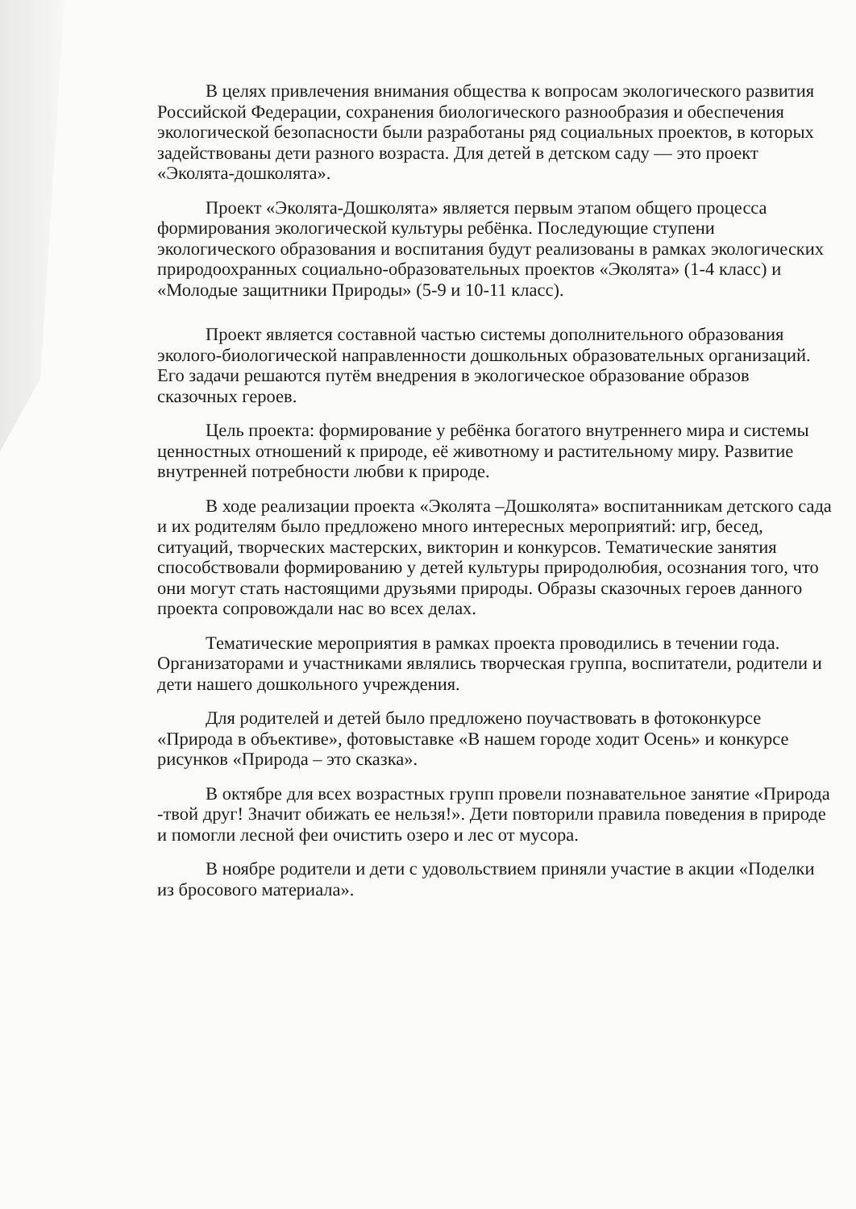В целях привлечения внимания общества к вопросам экологического развития Российской Федерации, сохранения биологического разнообразия и обеспечения экологической безопасности были разработаны ряд социальных проектов, в которых задействованы дети разного возраста. Для детей в детском саду — это проект «Эколята-дошколята».
Проект «Эколята-Дошколята» является первым этапом общего процесса формирования экологической культуры ребёнка. Последующие ступени экологического образования и воспитания будут реализованы в рамках экологических природоохранных социально-образовательных проектов «Эколята» (1-4 класс) и «Молодые защитники Природы» (5-9 и 10-11 класс).
Проект является составной частью системы дополнительного образования эколого-биологической направленности дошкольных образовательных организаций. Его задачи решаются путём внедрения в экологическое образование образов сказочных героев.
Цель проекта: формирование у ребёнка богатого внутреннего мира и системы ценностных отношений к природе, её животному и растительному миру. Развитие внутренней потребности любви к природе.
В ходе реализации проекта «Эколята –Дошколята» воспитанникам детского сада и их родителям было предложено много интересных мероприятий: игр, бесед, ситуаций, творческих мастерских, викторин и конкурсов. Тематические занятия способствовали формированию у детей культуры природолюбия, осознания того, что они могут стать настоящими друзьями природы. Образы сказочных героев данного проекта сопровождали нас во всех делах.
Тематические мероприятия в рамках проекта проводились в течении года. Организаторами и участниками являлись творческая группа, воспитатели, родители и дети нашего дошкольного учреждения.
Для родителей и детей было предложено поучаствовать в фотоконкурсе «Природа в объективе», фотовыставке «В нашем городе ходит Осень» и конкурсе рисунков «Природа – это сказка».
В октябре для всех возрастных групп провели познавательное занятие «Природа -твой друг! Значит обижать ее нельзя!». Дети повторили правила поведения в природе и помогли лесной феи очистить озеро и лес от мусора.
В ноябре родители и дети с удовольствием приняли участие в акции «Поделки из бросового материала».